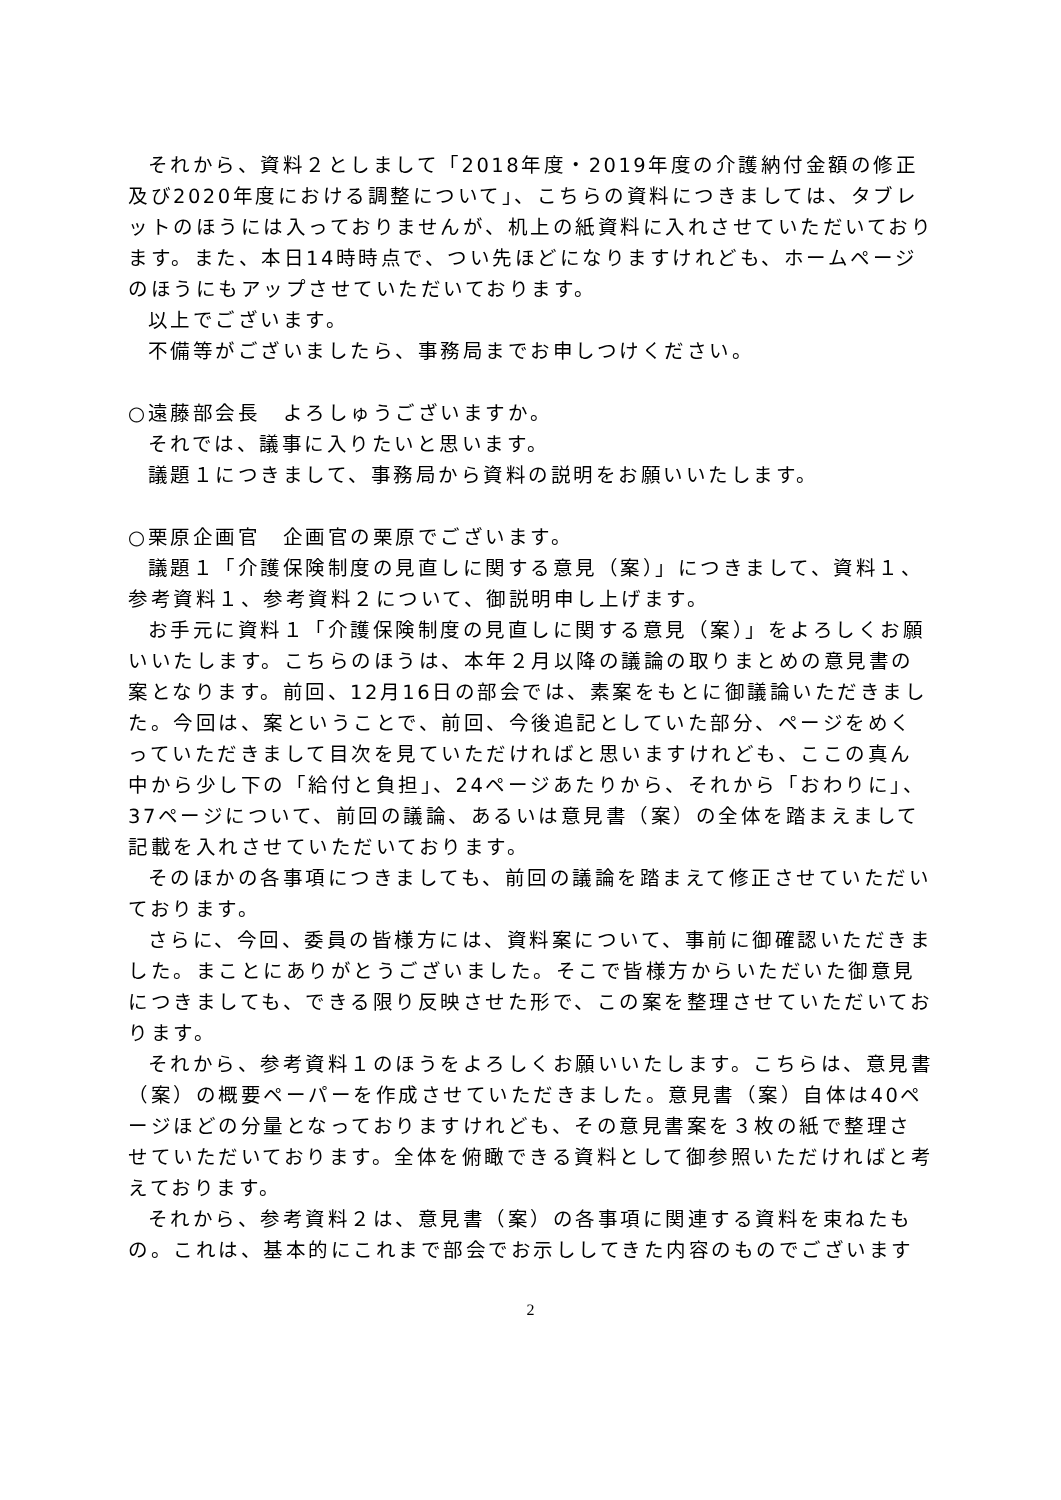それから、資料２としまして「2018年度・2019年度の介護納付金額の修正及び2020年度における調整について」、こちらの資料につきましては、タブレットのほうには入っておりませんが、机上の紙資料に入れさせていただいております。また、本日14時時点で、つい先ほどになりますけれども、ホームページのほうにもアップさせていただいております。
以上でございます。
不備等がございましたら、事務局までお申しつけください。
○遠藤部会長　よろしゅうございますか。
それでは、議事に入りたいと思います。
議題１につきまして、事務局から資料の説明をお願いいたします。
○栗原企画官　企画官の栗原でございます。
議題１「介護保険制度の見直しに関する意見（案）」につきまして、資料１、参考資料１、参考資料２について、御説明申し上げます。
お手元に資料１「介護保険制度の見直しに関する意見（案）」をよろしくお願いいたします。こちらのほうは、本年２月以降の議論の取りまとめの意見書の案となります。前回、12月16日の部会では、素案をもとに御議論いただきました。今回は、案ということで、前回、今後追記としていた部分、ページをめくっていただきまして目次を見ていただければと思いますけれども、ここの真ん中から少し下の「給付と負担」、24ページあたりから、それから「おわりに」、37ページについて、前回の議論、あるいは意見書（案）の全体を踏まえまして記載を入れさせていただいております。
そのほかの各事項につきましても、前回の議論を踏まえて修正させていただいております。
さらに、今回、委員の皆様方には、資料案について、事前に御確認いただきました。まことにありがとうございました。そこで皆様方からいただいた御意見につきましても、できる限り反映させた形で、この案を整理させていただいております。
それから、参考資料１のほうをよろしくお願いいたします。こちらは、意見書（案）の概要ペーパーを作成させていただきました。意見書（案）自体は40ページほどの分量となっておりますけれども、その意見書案を３枚の紙で整理させていただいております。全体を俯瞰できる資料として御参照いただければと考えております。
それから、参考資料２は、意見書（案）の各事項に関連する資料を束ねたもの。これは、基本的にこれまで部会でお示ししてきた内容のものでございます
2